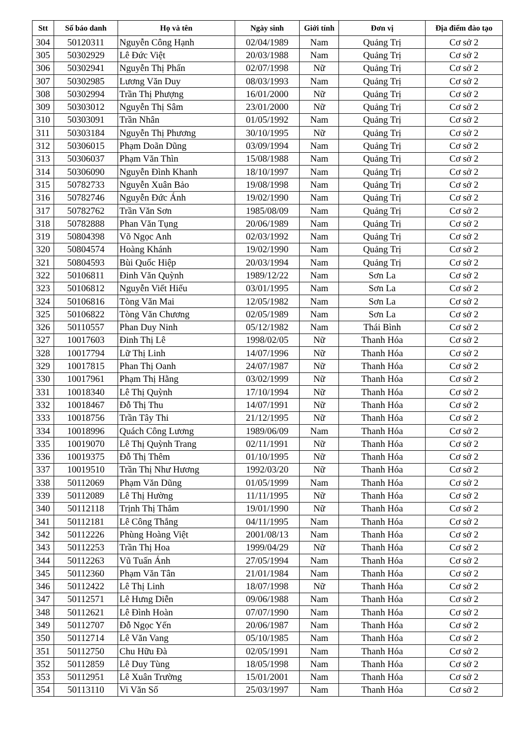| Stt | Số báo danh | Họ và tên | Ngày sinh | Giới tính | Đơn vị | Địa điểm đào tạo |
| --- | --- | --- | --- | --- | --- | --- |
| 304 | 50120311 | Nguyễn Công Hạnh | 02/04/1989 | Nam | Quảng Trị | Cơ sở 2 |
| 305 | 50302929 | Lê Đức Việt | 20/03/1988 | Nam | Quảng Trị | Cơ sở 2 |
| 306 | 50302941 | Nguyễn Thị Phấn | 02/07/1998 | Nữ | Quảng Trị | Cơ sở 2 |
| 307 | 50302985 | Lương Văn Duy | 08/03/1993 | Nam | Quảng Trị | Cơ sở 2 |
| 308 | 50302994 | Trần Thị Phượng | 16/01/2000 | Nữ | Quảng Trị | Cơ sở 2 |
| 309 | 50303012 | Nguyễn Thị Sâm | 23/01/2000 | Nữ | Quảng Trị | Cơ sở 2 |
| 310 | 50303091 | Trần Nhân | 01/05/1992 | Nam | Quảng Trị | Cơ sở 2 |
| 311 | 50303184 | Nguyễn Thị Phương | 30/10/1995 | Nữ | Quảng Trị | Cơ sở 2 |
| 312 | 50306015 | Phạm Doãn Dũng | 03/09/1994 | Nam | Quảng Trị | Cơ sở 2 |
| 313 | 50306037 | Phạm Văn Thìn | 15/08/1988 | Nam | Quảng Trị | Cơ sở 2 |
| 314 | 50306090 | Nguyễn Đình Khanh | 18/10/1997 | Nam | Quảng Trị | Cơ sở 2 |
| 315 | 50782733 | Nguyễn Xuân Bảo | 19/08/1998 | Nam | Quảng Trị | Cơ sở 2 |
| 316 | 50782746 | Nguyễn Đức Ánh | 19/02/1990 | Nam | Quảng Trị | Cơ sở 2 |
| 317 | 50782762 | Trần Văn Sơn | 1985/08/09 | Nam | Quảng Trị | Cơ sở 2 |
| 318 | 50782888 | Phan Văn Tụng | 20/06/1989 | Nam | Quảng Trị | Cơ sở 2 |
| 319 | 50804398 | Võ Ngọc Anh | 02/03/1992 | Nam | Quảng Trị | Cơ sở 2 |
| 320 | 50804574 | Hoàng Khánh | 19/02/1990 | Nam | Quảng Trị | Cơ sở 2 |
| 321 | 50804593 | Bùi Quốc Hiệp | 20/03/1994 | Nam | Quảng Trị | Cơ sở 2 |
| 322 | 50106811 | Đinh Văn Quỳnh | 1989/12/22 | Nam | Sơn La | Cơ sở 2 |
| 323 | 50106812 | Nguyễn Viết Hiếu | 03/01/1995 | Nam | Sơn La | Cơ sở 2 |
| 324 | 50106816 | Tòng Văn Mai | 12/05/1982 | Nam | Sơn La | Cơ sở 2 |
| 325 | 50106822 | Tòng Văn Chương | 02/05/1989 | Nam | Sơn La | Cơ sở 2 |
| 326 | 50110557 | Phan Duy Ninh | 05/12/1982 | Nam | Thái Bình | Cơ sở 2 |
| 327 | 10017603 | Đinh Thị Lê | 1998/02/05 | Nữ | Thanh Hóa | Cơ sở 2 |
| 328 | 10017794 | Lữ Thị Linh | 14/07/1996 | Nữ | Thanh Hóa | Cơ sở 2 |
| 329 | 10017815 | Phan Thị Oanh | 24/07/1987 | Nữ | Thanh Hóa | Cơ sở 2 |
| 330 | 10017961 | Phạm Thị Hằng | 03/02/1999 | Nữ | Thanh Hóa | Cơ sở 2 |
| 331 | 10018340 | Lê Thị Quỳnh | 17/10/1994 | Nữ | Thanh Hóa | Cơ sở 2 |
| 332 | 10018467 | Đỗ Thị Thu | 14/07/1991 | Nữ | Thanh Hóa | Cơ sở 2 |
| 333 | 10018756 | Trần Tây Thi | 21/12/1995 | Nữ | Thanh Hóa | Cơ sở 2 |
| 334 | 10018996 | Quách Công Lương | 1989/06/09 | Nam | Thanh Hóa | Cơ sở 2 |
| 335 | 10019070 | Lê Thị Quỳnh Trang | 02/11/1991 | Nữ | Thanh Hóa | Cơ sở 2 |
| 336 | 10019375 | Đỗ Thị Thêm | 01/10/1995 | Nữ | Thanh Hóa | Cơ sở 2 |
| 337 | 10019510 | Trần Thị Như Hương | 1992/03/20 | Nữ | Thanh Hóa | Cơ sở 2 |
| 338 | 50112069 | Phạm Văn Dũng | 01/05/1999 | Nam | Thanh Hóa | Cơ sở 2 |
| 339 | 50112089 | Lê Thị Hường | 11/11/1995 | Nữ | Thanh Hóa | Cơ sở 2 |
| 340 | 50112118 | Trịnh Thị Thắm | 19/01/1990 | Nữ | Thanh Hóa | Cơ sở 2 |
| 341 | 50112181 | Lê Công Thắng | 04/11/1995 | Nam | Thanh Hóa | Cơ sở 2 |
| 342 | 50112226 | Phùng Hoàng Việt | 2001/08/13 | Nam | Thanh Hóa | Cơ sở 2 |
| 343 | 50112253 | Trần Thị Hoa | 1999/04/29 | Nữ | Thanh Hóa | Cơ sở 2 |
| 344 | 50112263 | Vũ Tuấn Ánh | 27/05/1994 | Nam | Thanh Hóa | Cơ sở 2 |
| 345 | 50112360 | Phạm Văn Tân | 21/01/1984 | Nam | Thanh Hóa | Cơ sở 2 |
| 346 | 50112422 | Lê Thị Linh | 18/07/1998 | Nữ | Thanh Hóa | Cơ sở 2 |
| 347 | 50112571 | Lê Hưng Diễn | 09/06/1988 | Nam | Thanh Hóa | Cơ sở 2 |
| 348 | 50112621 | Lê Đình Hoàn | 07/07/1990 | Nam | Thanh Hóa | Cơ sở 2 |
| 349 | 50112707 | Đỗ Ngọc Yến | 20/06/1987 | Nam | Thanh Hóa | Cơ sở 2 |
| 350 | 50112714 | Lê Văn Vang | 05/10/1985 | Nam | Thanh Hóa | Cơ sở 2 |
| 351 | 50112750 | Chu Hữu Đà | 02/05/1991 | Nam | Thanh Hóa | Cơ sở 2 |
| 352 | 50112859 | Lê Duy Tùng | 18/05/1998 | Nam | Thanh Hóa | Cơ sở 2 |
| 353 | 50112951 | Lê Xuân Trường | 15/01/2001 | Nam | Thanh Hóa | Cơ sở 2 |
| 354 | 50113110 | Vi Văn Số | 25/03/1997 | Nam | Thanh Hóa | Cơ sở 2 |